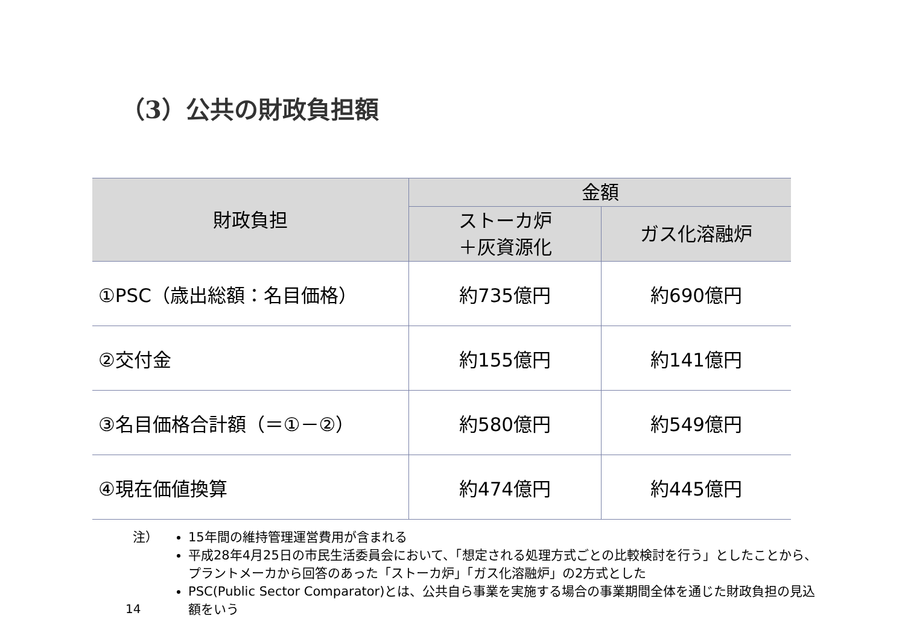（3）公共の財政負担額
| 財政負担 | 金額 | |
| --- | --- | --- |
| | ストーカ炉 ＋灰資源化 | ガス化溶融炉 |
| ①PSC（歳出総額：名目価格） | 約735億円 | 約690億円 |
| ②交付金 | 約155億円 | 約141億円 |
| ③名目価格合計額（＝①－②） | 約580億円 | 約549億円 |
| ④現在価値換算 | 約474億円 | 約445億円 |
注） 15年間の維持管理運営費用が含まれる
平成28年4月25日の市民生活委員会において、「想定される処理方式ごとの比較検討を行う」としたことから、プラントメーカから回答のあった「ストーカ炉」「ガス化溶融炉」の2方式とした
PSC(Public Sector Comparator)とは、公共自ら事業を実施する場合の事業期間全体を通じた財政負担の見込額をいう
14